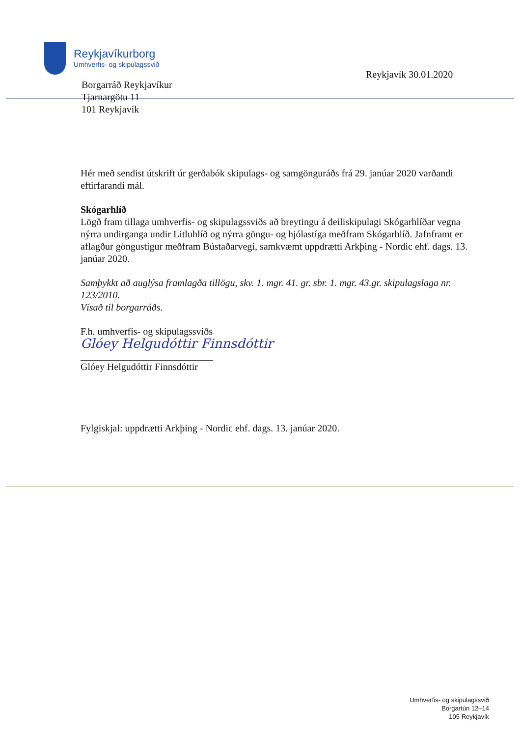Reykjavíkurborg
Umhverfis- og skipulagssvið
Reykjavík 30.01.2020
Borgarráð Reykjavíkur
Tjarnargötu 11
101 Reykjavík
Hér með sendist útskrift úr gerðabók skipulags- og samgönguráðs frá 29. janúar 2020 varðandi eftirfarandi mál.
Skógarhlíð
Lögð fram tillaga umhverfis- og skipulagssviðs að breytingu á deiliskipulagi Skógarhlíðar vegna nýrra undirganga undir Litluhlíð og nýrra göngu- og hjólastíga meðfram Skógarhlíð. Jafnframt er aflagður göngustígur meðfram Bústaðarvegi, samkvæmt uppdrætti Arkþing - Nordic ehf. dags. 13. janúar 2020.
Samþykkt að auglýsa framlagða tillögu, skv. 1. mgr. 41. gr. sbr. 1. mgr. 43.gr. skipulagslaga nr. 123/2010.
Vísað til borgarráðs.
F.h. umhverfis- og skipulagssviðs
Glóey Helgudóttir Finnsdóttir
Glóey Helgudóttir Finnsdóttir
Fylgiskjal: uppdrætti Arkþing - Nordic ehf. dags. 13. janúar 2020.
Umhverfis- og skipulagssvið
Borgartún 12–14
105 Reykjavík